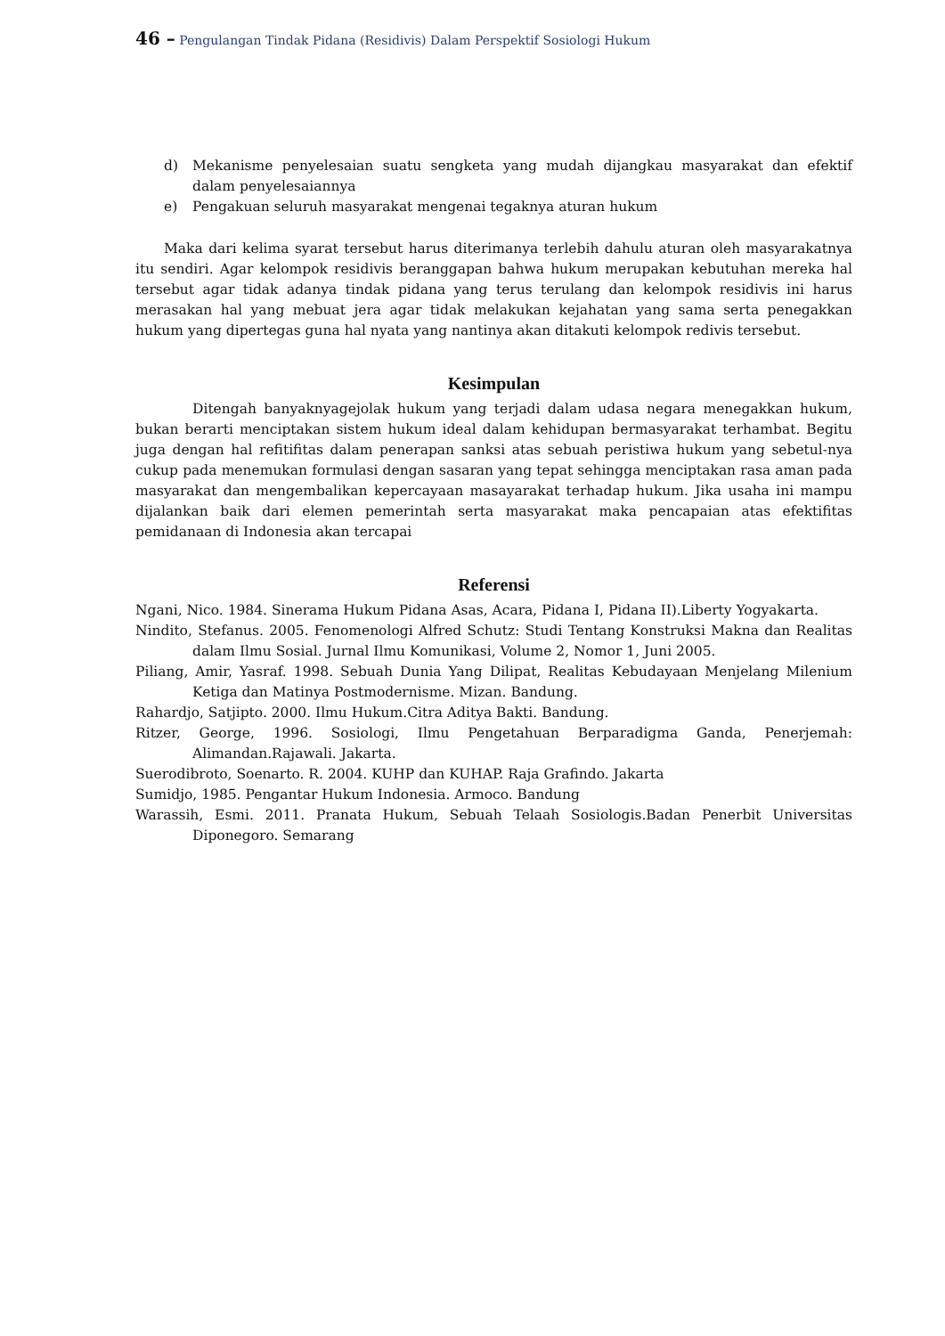46 – Pengulangan Tindak Pidana (Residivis) Dalam Perspektif Sosiologi Hukum
d) Mekanisme penyelesaian suatu sengketa yang mudah dijangkau masyarakat dan efektif dalam penyelesaiannya
e) Pengakuan seluruh masyarakat mengenai tegaknya aturan hukum
Maka dari kelima syarat tersebut harus diterimanya terlebih dahulu aturan oleh masyarakatnya itu sendiri. Agar kelompok residivis beranggapan bahwa hukum merupakan kebutuhan mereka hal tersebut agar tidak adanya tindak pidana yang terus terulang dan kelompok residivis ini harus merasakan hal yang mebuat jera agar tidak melakukan kejahatan yang sama serta penegakkan hukum yang dipertegas guna hal nyata yang nantinya akan ditakuti kelompok redivis tersebut.
Kesimpulan
Ditengah banyaknyagejolak hukum yang terjadi dalam udasa negara menegakkan hukum, bukan berarti menciptakan sistem hukum ideal dalam kehidupan bermasyarakat terhambat. Begitu juga dengan hal refitifitas dalam penerapan sanksi atas sebuah peristiwa hukum yang sebetul-nya cukup pada menemukan formulasi dengan sasaran yang tepat sehingga menciptakan rasa aman pada masyarakat dan mengembalikan kepercayaan masayarakat terhadap hukum. Jika usaha ini mampu dijalankan baik dari elemen pemerintah serta masyarakat maka pencapaian atas efektifitas pemidanaan di Indonesia akan tercapai
Referensi
Ngani, Nico. 1984. Sinerama Hukum Pidana Asas, Acara, Pidana I, Pidana II).Liberty Yogyakarta.
Nindito, Stefanus. 2005. Fenomenologi Alfred Schutz: Studi Tentang Konstruksi Makna dan Realitas dalam Ilmu Sosial. Jurnal Ilmu Komunikasi, Volume 2, Nomor 1, Juni 2005.
Piliang, Amir, Yasraf. 1998. Sebuah Dunia Yang Dilipat, Realitas Kebudayaan Menjelang Milenium Ketiga dan Matinya Postmodernisme. Mizan. Bandung.
Rahardjo, Satjipto. 2000. Ilmu Hukum.Citra Aditya Bakti. Bandung.
Ritzer, George, 1996. Sosiologi, Ilmu Pengetahuan Berparadigma Ganda, Penerjemah: Alimandan.Rajawali. Jakarta.
Suerodibroto, Soenarto. R. 2004. KUHP dan KUHAP. Raja Grafindo. Jakarta
Sumidjo, 1985. Pengantar Hukum Indonesia. Armoco. Bandung
Warassih, Esmi. 2011. Pranata Hukum, Sebuah Telaah Sosiologis.Badan Penerbit Universitas Diponegoro. Semarang